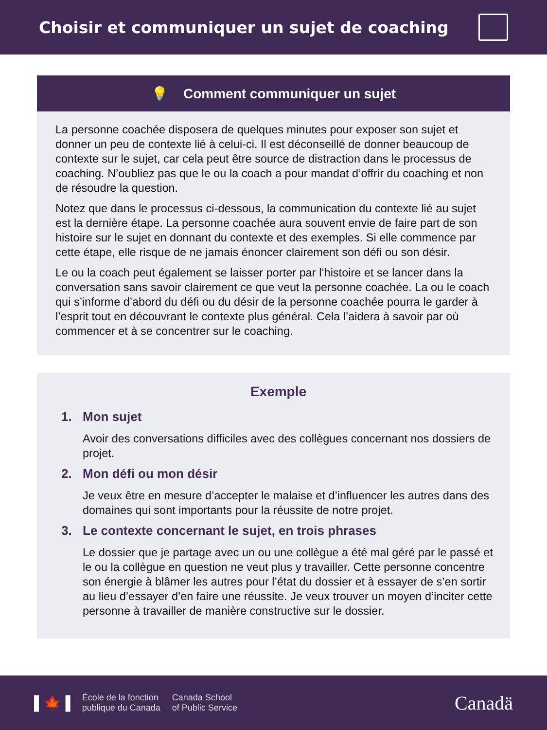Choisir et communiquer un sujet de coaching
💡 Comment communiquer un sujet
La personne coachée disposera de quelques minutes pour exposer son sujet et donner un peu de contexte lié à celui-ci. Il est déconseillé de donner beaucoup de contexte sur le sujet, car cela peut être source de distraction dans le processus de coaching. N’oubliez pas que le ou la coach a pour mandat d’offrir du coaching et non de résoudre la question.
Notez que dans le processus ci-dessous, la communication du contexte lié au sujet est la dernière étape. La personne coachée aura souvent envie de faire part de son histoire sur le sujet en donnant du contexte et des exemples. Si elle commence par cette étape, elle risque de ne jamais énoncer clairement son défi ou son désir.
Le ou la coach peut également se laisser porter par l’histoire et se lancer dans la conversation sans savoir clairement ce que veut la personne coachée. La ou le coach qui s’informe d’abord du défi ou du désir de la personne coachée pourra le garder à l’esprit tout en découvrant le contexte plus général. Cela l’aidera à savoir par où commencer et à se concentrer sur le coaching.
Exemple
1. Mon sujet
Avoir des conversations difficiles avec des collègues concernant nos dossiers de projet.
2. Mon défi ou mon désir
Je veux être en mesure d’accepter le malaise et d’influencer les autres dans des domaines qui sont importants pour la réussite de notre projet.
3. Le contexte concernant le sujet, en trois phrases
Le dossier que je partage avec un ou une collègue a été mal géré par le passé et le ou la collègue en question ne veut plus y travailler. Cette personne concentre son énergie à blâmer les autres pour l’état du dossier et à essayer de s’en sortir au lieu d’essayer d’en faire une réussite. Je veux trouver un moyen d’inciter cette personne à travailler de manière constructive sur le dossier.
▌🍁▐
École de la fonction
publique du Canada
Canada School
of Public Service
Canadä